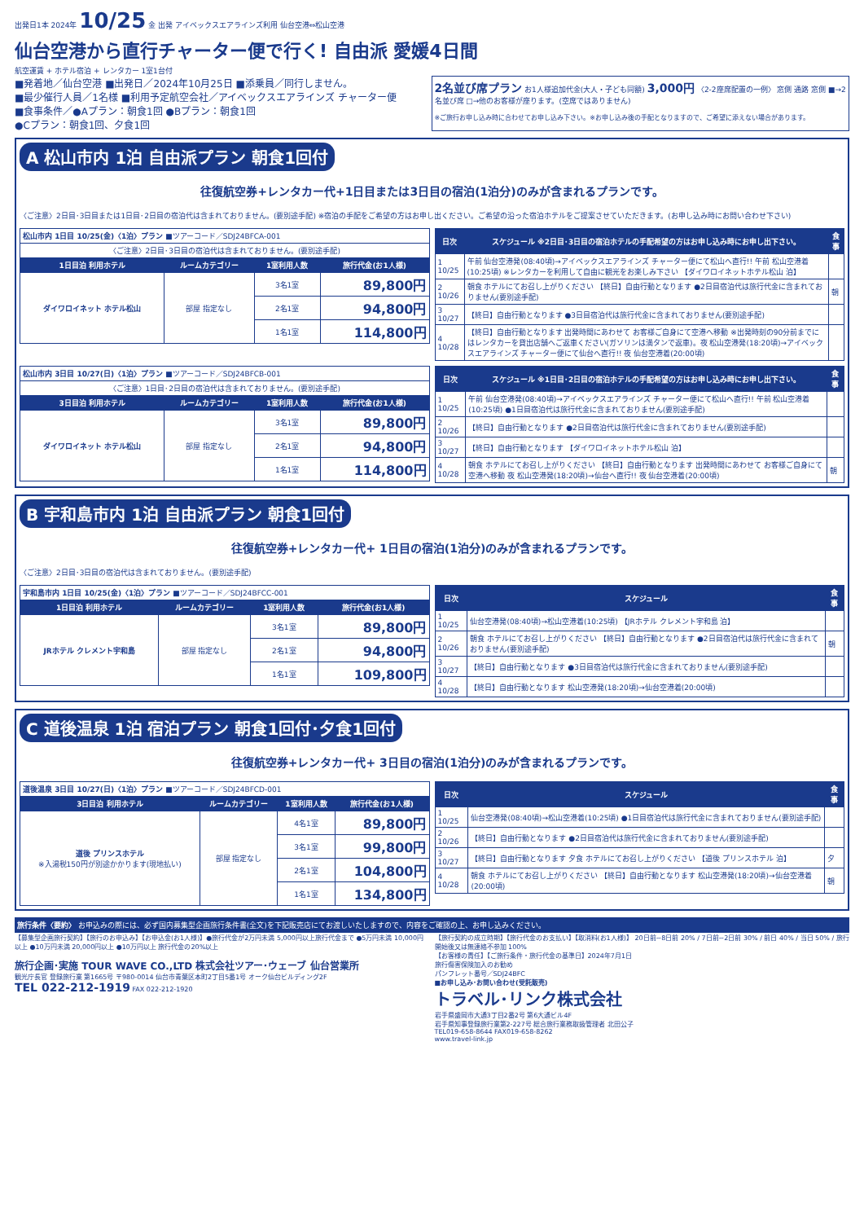出発日1本 2024年 10/25 金 出発 アイベックスエアラインズ利用 仙台空港⇔松山空港
仙台空港から直行チャーター便で行く! 自由派 愛媛4日間
航空運賃 + ホテル宿泊 + レンタカー 1室1台付
■発着地／仙台空港 ■出発日／2024年10月25日 ■添乗員／同行しません。
■最少催行人員／1名様 ■利用予定航空会社／アイベックスエアラインズ チャーター便
■食事条件／●Aプラン：朝食1回 ●Bプラン：朝食1回
●Cプラン：朝食1回、夕食1回
2名並び席プラン お1人様追加代金(大人・子ども同額) 3,000円 〈2-2座席配置の一例〉 窓側 通路 窓側 ■→2名並び席 □→他のお客様が座ります。(空席ではありません)
※ご旅行お申し込み時に合わせてお申し込み下さい。※お申し込み後の手配となりますので、ご希望に添えない場合があります。
A 松山市内 1泊 自由派プラン 朝食1回付
往復航空券+レンタカー代+1日目または3日目の宿泊(1泊分)のみが含まれるプランです。
〈ご注意〉2日目･3日目または1日目･2日目の宿泊代は含まれておりません。(要別途手配) ※宿泊の手配をご希望の方はお申し出ください。ご希望の沿った宿泊ホテルをご提案させていただきます。(お申し込み時にお問い合わせ下さい)
| 松山市内 1日目 10/25(金)〈1泊〉プラン ■ツアーコード／SDJ24BFCA-001 | | | |
| 〈ご注意〉2日目･3日目の宿泊代は含まれておりません。(要別途手配) | | | |
| 1日目泊 利用ホテル | ルームカテゴリー | 1室利用人数 | 旅行代金(お1人様) |
| ダイワロイネット ホテル松山 | 部屋 指定なし | 3名1室 | 89,800円 |
| | | 2名1室 | 94,800円 |
| | | 1名1室 | 114,800円 |
| 日次 | スケジュール ※2日目･3日目の宿泊ホテルの手配希望の方はお申し込み時にお申し出下さい。 | 食事 |
| --- | --- | --- |
| 1 10/25 | 午前 仙台空港発(08:40頃)→アイベックスエアラインズ チャーター便にて松山へ直行!! 午前 松山空港着(10:25頃) ※レンタカーを利用して自由に観光をお楽しみ下さい 【ダイワロイネットホテル松山 泊】 | |
| 2 10/26 | 朝食 ホテルにてお召し上がりください 【終日】自由行動となります ●2日目宿泊代は旅行代金に含まれておりません(要別途手配) | 朝 |
| 3 10/27 | 【終日】自由行動となります ●3日目宿泊代は旅行代金に含まれておりません(要別途手配) | |
| 4 10/28 | 【終日】自由行動となります 出発時間にあわせて お客様ご自身にて空港へ移動 ※出発時刻の90分前までにはレンタカーを貸出店舗へご返車ください(ガソリンは満タンで返車)。夜 松山空港発(18:20頃)→アイベックスエアラインズ チャーター便にて仙台へ直行!! 夜 仙台空港着(20:00頃) | |
| 松山市内 3日目 10/27(日)〈1泊〉プラン ■ツアーコード／SDJ24BFCB-001 | | | |
| 〈ご注意〉1日目･2日目の宿泊代は含まれておりません。(要別途手配) | | | |
| 3日目泊 利用ホテル | ルームカテゴリー | 1室利用人数 | 旅行代金(お1人様) |
| ダイワロイネット ホテル松山 | 部屋 指定なし | 3名1室 | 89,800円 |
| | | 2名1室 | 94,800円 |
| | | 1名1室 | 114,800円 |
| 日次 | スケジュール ※1日目･2日目の宿泊ホテルの手配希望の方はお申し込み時にお申し出下さい。 | 食事 |
| --- | --- | --- |
| 1 10/25 | 午前 仙台空港発(08:40頃)→アイベックスエアラインズ チャーター便にて松山へ直行!! 午前 松山空港着(10:25頃) ●1日目宿泊代は旅行代金に含まれておりません(要別途手配) | |
| 2 10/26 | 【終日】自由行動となります ●2日目宿泊代は旅行代金に含まれておりません(要別途手配) | |
| 3 10/27 | 【終日】自由行動となります 【ダイワロイネットホテル松山 泊】 | |
| 4 10/28 | 朝食 ホテルにてお召し上がりください 【終日】自由行動となります 出発時間にあわせて お客様ご自身にて空港へ移動 夜 松山空港発(18:20頃)→仙台へ直行!! 夜 仙台空港着(20:00頃) | 朝 |
B 宇和島市内 1泊 自由派プラン 朝食1回付
往復航空券+レンタカー代+ 1日目の宿泊(1泊分)のみが含まれるプランです。
〈ご注意〉2日目･3日目の宿泊代は含まれておりません。(要別途手配)
| 宇和島市内 1日目 10/25(金)〈1泊〉プラン ■ツアーコード／SDJ24BFCC-001 | | | |
| 1日目泊 利用ホテル | ルームカテゴリー | 1室利用人数 | 旅行代金(お1人様) |
| JRホテル クレメント宇和島 | 部屋 指定なし | 3名1室 | 89,800円 |
| | | 2名1室 | 94,800円 |
| | | 1名1室 | 109,800円 |
| 日次 | スケジュール | 食事 |
| --- | --- | --- |
| 1 10/25 | 仙台空港発(08:40頃)→松山空港着(10:25頃) 【JRホテル クレメント宇和島 泊】 | |
| 2 10/26 | 朝食 ホテルにてお召し上がりください 【終日】自由行動となります ●2日目宿泊代は旅行代金に含まれておりません(要別途手配) | 朝 |
| 3 10/27 | 【終日】自由行動となります ●3日目宿泊代は旅行代金に含まれておりません(要別途手配) | |
| 4 10/28 | 【終日】自由行動となります 松山空港発(18:20頃)→仙台空港着(20:00頃) | |
C 道後温泉 1泊 宿泊プラン 朝食1回付･夕食1回付
往復航空券+レンタカー代+ 3日目の宿泊(1泊分)のみが含まれるプランです。
| 道後温泉 3日目 10/27(日)〈1泊〉プラン ■ツアーコード／SDJ24BFCD-001 | | | |
| 3日目泊 利用ホテル | ルームカテゴリー | 1室利用人数 | 旅行代金(お1人様) |
| 道後 プリンスホテル ※入湯税150円が別途かかります(現地払い) | 部屋 指定なし | 4名1室 | 89,800円 |
| | | 3名1室 | 99,800円 |
| | | 2名1室 | 104,800円 |
| | | 1名1室 | 134,800円 |
| 日次 | スケジュール | 食事 |
| --- | --- | --- |
| 1 10/25 | 仙台空港発(08:40頃)→松山空港着(10:25頃) ●1日目宿泊代は旅行代金に含まれておりません(要別途手配) | |
| 2 10/26 | 【終日】自由行動となります ●2日目宿泊代は旅行代金に含まれておりません(要別途手配) | |
| 3 10/27 | 【終日】自由行動となります 夕食 ホテルにてお召し上がりください 【道後 プリンスホテル 泊】 | 夕 |
| 4 10/28 | 朝食 ホテルにてお召し上がりください 【終日】自由行動となります 松山空港発(18:20頃)→仙台空港着(20:00頃) | 朝 |
旅行条件〈要約〉 お申込みの際には、必ず国内募集型企画旅行条件書(全文)を下記販売店にてお渡しいたしますので、内容をご確認の上、お申し込みください。
【募集型企画旅行契約】【旅行のお申込み】【お申込金(お1人様)】●旅行代金が2万円未満 5,000円以上旅行代金まで ●5万円未満 10,000円以上 ●10万円未満 20,000円以上 ●10万円以上 旅行代金の20%以上
旅行企画･実施 TOUR WAVE CO.,LTD 株式会社ツアー･ウェーブ 仙台営業所
観光庁長官 登録旅行業 第1665号 〒980-0014 仙台市青葉区本町2丁目5番1号 オーク仙台ビルディング2F
TEL 022-212-1919 FAX 022-212-1920
【旅行契約の成立時期】【旅行代金のお支払い】【取消料(お1人様)】 20日前~8日前 20% / 7日前~2日前 30% / 前日 40% / 当日 50% / 旅行開始後又は無連絡不参加 100%
【お客様の責任】【ご旅行条件・旅行代金の基準日】2024年7月1日
旅行傷害保険加入のお勧め
パンフレット番号／SDJ24BFC
■お申し込み･お問い合わせ(受託販売)
トラベル･リンク株式会社
岩手県盛岡市大通3丁目2番2号 第6大通ビル4F
岩手県知事登録旅行業第2-227号 総合旅行業務取扱管理者 北田公子
TEL019-658-8644 FAX019-658-8262
www.travel-link.jp